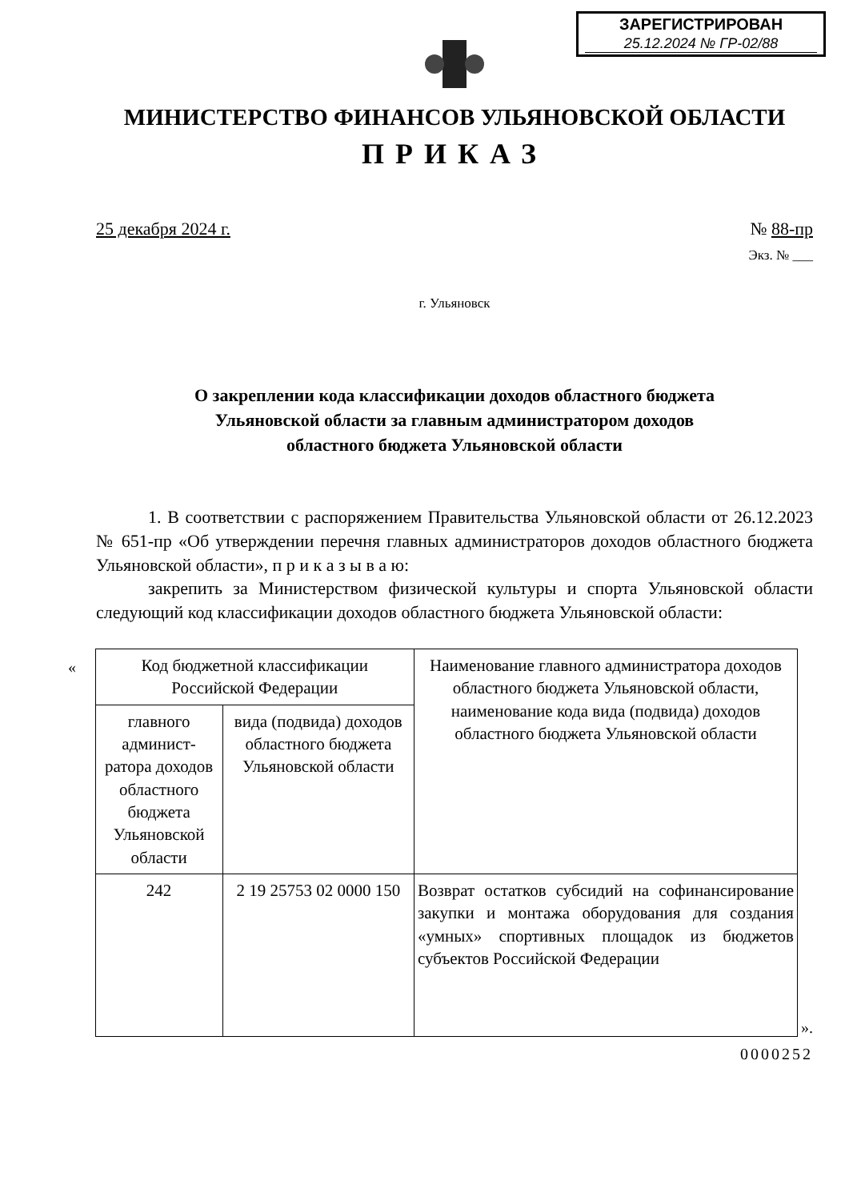ЗАРЕГИСТРИРОВАН
25.12.2024 № ГР-02/88
МИНИСТЕРСТВО ФИНАНСОВ УЛЬЯНОВСКОЙ ОБЛАСТИ
ПРИКАЗ
25 декабря 2024 г. № 88-пр
Экз. № ___
г. Ульяновск
О закреплении кода классификации доходов областного бюджета
Ульяновской области за главным администратором доходов
областного бюджета Ульяновской области
1. В соответствии с распоряжением Правительства Ульяновской области от 26.12.2023 № 651-пр «Об утверждении перечня главных администраторов доходов областного бюджета Ульяновской области», п р и к а з ы в а ю:
закрепить за Министерством физической культуры и спорта Ульяновской области следующий код классификации доходов областного бюджета Ульяновской области:
«
| Код бюджетной классификации Российской Федерации | | Наименование главного администратора доходов областного бюджета Ульяновской области, наименование кода вида (подвида) доходов областного бюджета Ульяновской области |
| --- | --- | --- |
| главного админист-ратора доходов областного бюджета Ульяновской области | вида (подвида) доходов областного бюджета Ульяновской области | |
| 242 | 2 19 25753 02 0000 150 | Возврат остатков субсидий на софинансирование закупки и монтажа оборудования для создания «умных» спортивных площадок из бюджетов субъектов Российской Федерации |
».
0000252